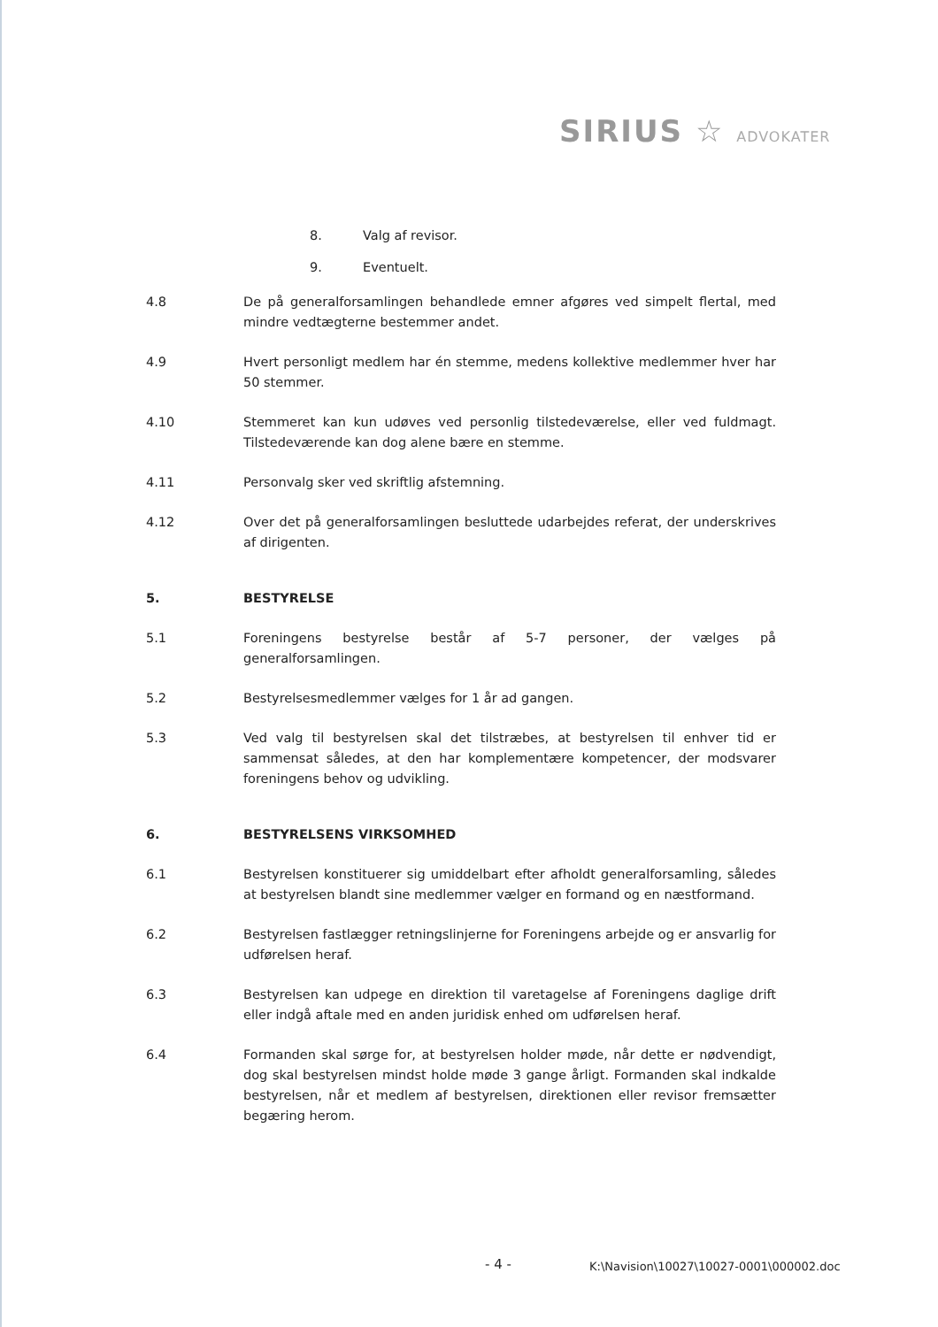SIRIUS ☆ ADVOKATER
8. Valg af revisor.
9. Eventuelt.
4.8 De på generalforsamlingen behandlede emner afgøres ved simpelt flertal, med mindre vedtægterne bestemmer andet.
4.9 Hvert personligt medlem har én stemme, medens kollektive medlemmer hver har 50 stemmer.
4.10 Stemmeret kan kun udøves ved personlig tilstedeværelse, eller ved fuldmagt. Tilstedeværende kan dog alene bære en stemme.
4.11 Personvalg sker ved skriftlig afstemning.
4.12 Over det på generalforsamlingen besluttede udarbejdes referat, der underskrives af dirigenten.
5. BESTYRELSE
5.1 Foreningens bestyrelse består af 5-7 personer, der vælges på generalforsamlingen.
5.2 Bestyrelsesmedlemmer vælges for 1 år ad gangen.
5.3 Ved valg til bestyrelsen skal det tilstræbes, at bestyrelsen til enhver tid er sammensat således, at den har komplementære kompetencer, der modsvarer foreningens behov og udvikling.
6. BESTYRELSENS VIRKSOMHED
6.1 Bestyrelsen konstituerer sig umiddelbart efter afholdt generalforsamling, således at bestyrelsen blandt sine medlemmer vælger en formand og en næstformand.
6.2 Bestyrelsen fastlægger retningslinjerne for Foreningens arbejde og er ansvarlig for udførelsen heraf.
6.3 Bestyrelsen kan udpege en direktion til varetagelse af Foreningens daglige drift eller indgå aftale med en anden juridisk enhed om udførelsen heraf.
6.4 Formanden skal sørge for, at bestyrelsen holder møde, når dette er nødvendigt, dog skal bestyrelsen mindst holde møde 3 gange årligt. Formanden skal indkalde bestyrelsen, når et medlem af bestyrelsen, direktionen eller revisor fremsætter begæring herom.
- 4 -
K:\Navision\10027\10027-0001\000002.doc